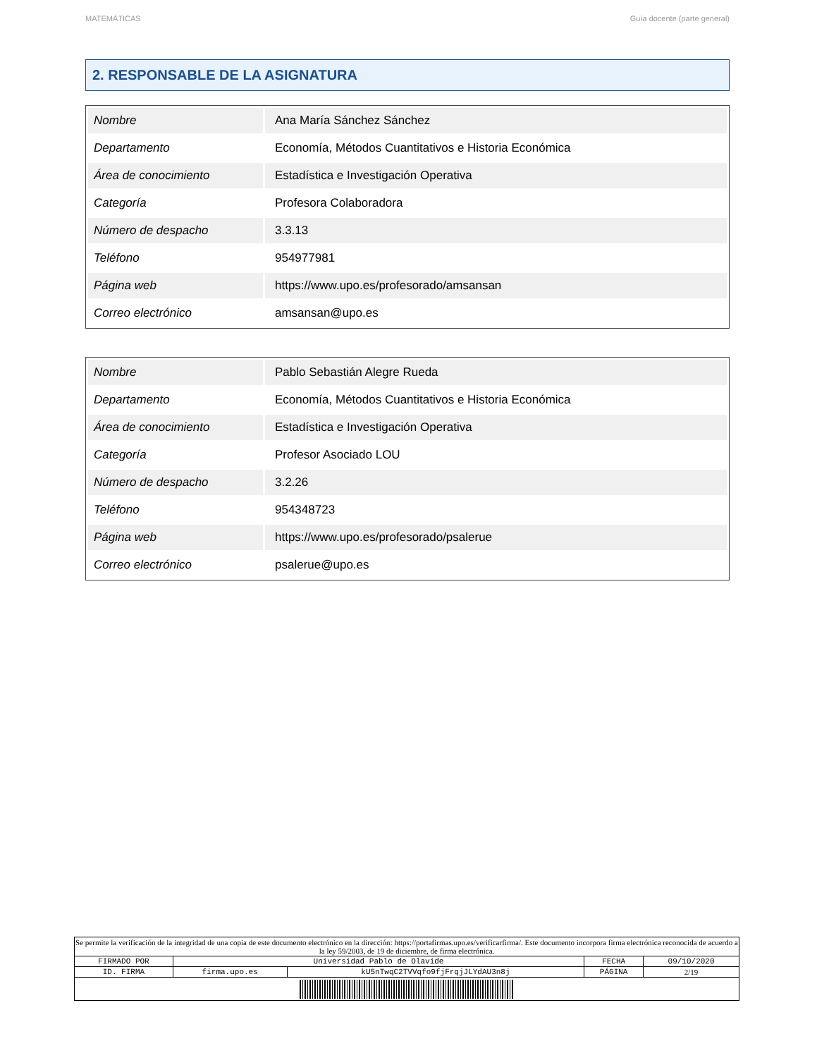MATEMÁTICAS Guía docente (parte general)
2. RESPONSABLE DE LA ASIGNATURA
| Nombre | Ana María Sánchez Sánchez |
| Departamento | Economía, Métodos Cuantitativos e Historia Económica |
| Área de conocimiento | Estadística e Investigación Operativa |
| Categoría | Profesora Colaboradora |
| Número de despacho | 3.3.13 |
| Teléfono | 954977981 |
| Página web | https://www.upo.es/profesorado/amsansan |
| Correo electrónico | amsansan@upo.es |
| Nombre | Pablo Sebastián Alegre Rueda |
| Departamento | Economía, Métodos Cuantitativos e Historia Económica |
| Área de conocimiento | Estadística e Investigación Operativa |
| Categoría | Profesor Asociado LOU |
| Número de despacho | 3.2.26 |
| Teléfono | 954348723 |
| Página web | https://www.upo.es/profesorado/psalerue |
| Correo electrónico | psalerue@upo.es |
| Se permite la verificación de la integridad de una copia de este documento electrónico en la dirección: https://portafirmas.upo.es/verificarfirma/. Este documento incorpora firma electrónica reconocida de acuerdo a la ley 59/2003, de 19 de diciembre, de firma electrónica. | | | | |
| FIRMADO POR | Universidad Pablo de Olavide | | FECHA | 09/10/2020 |
| ID. FIRMA | firma.upo.es | kU5nTwqC2TVVqfo9fjFrqjJLYdAU3n8j | PÁGINA | 2/19 |